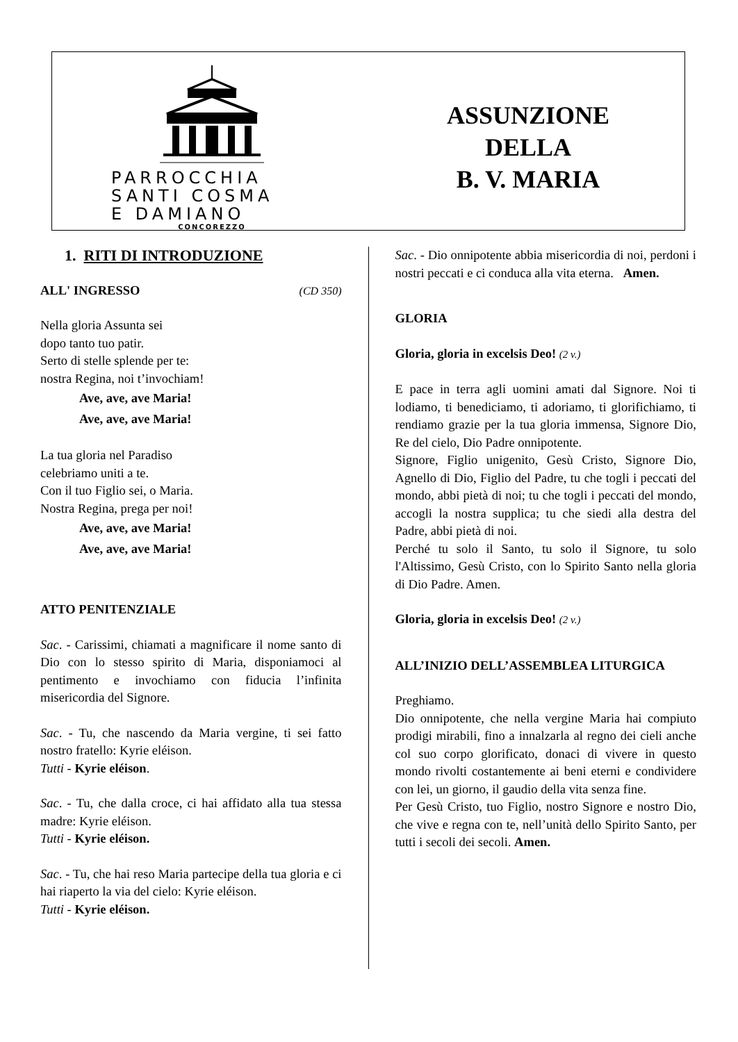PARROCCHIA
SANTI COSMA
E DAMIANO
CONCOREZZO
ASSUNZIONE
DELLA
B. V. MARIA
1. RITI DI INTRODUZIONE
ALL' INGRESSO (CD 350)
Nella gloria Assunta sei
dopo tanto tuo patir.
Serto di stelle splende per te:
nostra Regina, noi t’invochiam!
Ave, ave, ave Maria!
Ave, ave, ave Maria!
La tua gloria nel Paradiso
celebriamo uniti a te.
Con il tuo Figlio sei, o Maria.
Nostra Regina, prega per noi!
Ave, ave, ave Maria!
Ave, ave, ave Maria!
ATTO PENITENZIALE
Sac. - Carissimi, chiamati a magnificare il nome santo di Dio con lo stesso spirito di Maria, disponiamoci al pentimento e invochiamo con fiducia l’infinita misericordia del Signore.
Sac. - Tu, che nascendo da Maria vergine, ti sei fatto nostro fratello: Kyrie eléison.
Tutti - Kyrie eléison.
Sac. - Tu, che dalla croce, ci hai affidato alla tua stessa madre: Kyrie eléison.
Tutti - Kyrie eléison.
Sac. - Tu, che hai reso Maria partecipe della tua gloria e ci hai riaperto la via del cielo: Kyrie eléison.
Tutti - Kyrie eléison.
Sac. - Dio onnipotente abbia misericordia di noi, perdoni i nostri peccati e ci conduca alla vita eterna. Amen.
GLORIA
Gloria, gloria in excelsis Deo! (2 v.)
E pace in terra agli uomini amati dal Signore. Noi ti lodiamo, ti benediciamo, ti adoriamo, ti glorifichiamo, ti rendiamo grazie per la tua gloria immensa, Signore Dio, Re del cielo, Dio Padre onnipotente.
Signore, Figlio unigenito, Gesù Cristo, Signore Dio, Agnello di Dio, Figlio del Padre, tu che togli i peccati del mondo, abbi pietà di noi; tu che togli i peccati del mondo, accogli la nostra supplica; tu che siedi alla destra del Padre, abbi pietà di noi.
Perché tu solo il Santo, tu solo il Signore, tu solo l'Altissimo, Gesù Cristo, con lo Spirito Santo nella gloria di Dio Padre. Amen.
Gloria, gloria in excelsis Deo! (2 v.)
ALL’INIZIO DELL’ASSEMBLEA LITURGICA
Preghiamo.
Dio onnipotente, che nella vergine Maria hai compiuto prodigi mirabili, fino a innalzarla al regno dei cieli anche col suo corpo glorificato, donaci di vivere in questo mondo rivolti costantemente ai beni eterni e condividere con lei, un giorno, il gaudio della vita senza fine.
Per Gesù Cristo, tuo Figlio, nostro Signore e nostro Dio, che vive e regna con te, nell’unità dello Spirito Santo, per tutti i secoli dei secoli. Amen.